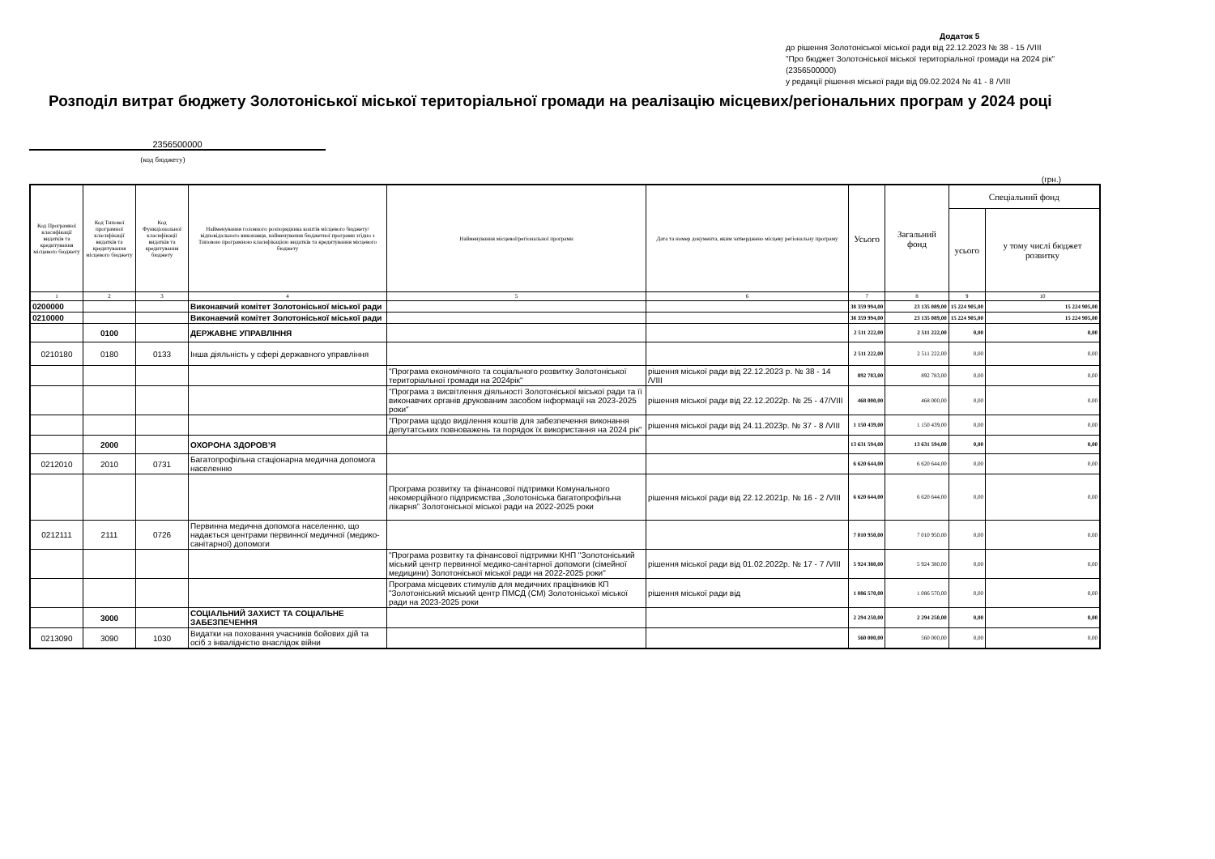Додаток 5
до рішення Золотоніської міської ради від 22.12.2023 № 38 - 15 /VIII
"Про бюджет Золотоніської міської територіальної громади на 2024 рік"
(2356500000)
у редакції рішення міської ради від 09.02.2024 № 41 - 8 /VIII
Розподіл витрат бюджету Золотоніської міської територіальної громади на реалізацію місцевих/регіональних програм у 2024 році
2356500000
(код бюджету)
(грн.)
| Код Програмної класифікації видатків та кредитування місцевого бюджету | Код Типової програмної класифікації видатків та кредитування місцевого бюджету | Код Функціональної класифікації видатків та кредитування бюджету | Найменування головного розпорядника коштів місцевого бюджету/ відповідального виконавця, найменування бюджетної програми згідно з Типовою програмною класифікацією видатків та кредитування місцевого бюджету | Найменування місцевої/регіональної програми | Дата та номер документа, яким затверджено місцеву регіональну програму | Усього | Загальний фонд | Спеціальний фонд | |
| --- | --- | --- | --- | --- | --- | --- | --- | --- | --- |
| | | | | | | | | усього | у тому числі бюджет розвитку |
| 1 | 2 | 3 | 4 | 5 | 6 | 7 | 8 | 9 | 10 |
| 0200000 | | | Виконавчий комітет Золотоніської міської ради | | | 38 359 994,00 | 23 135 089,00 | 15 224 905,00 | 15 224 905,00 |
| 0210000 | | | Виконавчий комітет Золотоніської міської ради | | | 38 359 994,00 | 23 135 089,00 | 15 224 905,00 | 15 224 905,00 |
| | 0100 | | ДЕРЖАВНЕ УПРАВЛІННЯ | | | 2 511 222,00 | 2 511 222,00 | 0,00 | 0,00 |
| 0210180 | 0180 | 0133 | Інша діяльність у сфері державного управління | | | 2 511 222,00 | 2 511 222,00 | 0,00 | 0,00 |
| | | | | "Програма економічного та соціального розвитку Золотоніської територіальної громади на 2024рік" | рішення міської ради від 22.12.2023 р. № 38 - 14 /VIII | 892 783,00 | 892 783,00 | 0,00 | 0,00 |
| | | | | "Програма з висвітлення діяльності Золотоніської міської ради та її виконавчих органів друкованим засобом інформації на 2023-2025 роки" | рішення міської ради від 22.12.2022р. № 25 - 47/VIII | 468 000,00 | 468 000,00 | 0,00 | 0,00 |
| | | | | "Програма щодо виділення коштів для забезпечення виконання депутатських повноважень та порядок їх використання на 2024 рік" | рішення міської ради від 24.11.2023р. № 37 - 8 /VIII | 1 150 439,00 | 1 150 439,00 | 0,00 | 0,00 |
| | 2000 | | ОХОРОНА ЗДОРОВ’Я | | | 13 631 594,00 | 13 631 594,00 | 0,00 | 0,00 |
| 0212010 | 2010 | 0731 | Багатопрофільна стаціонарна медична допомога населенню | | | 6 620 644,00 | 6 620 644,00 | 0,00 | 0,00 |
| | | | | Програма розвитку та фінансової підтримки Комунального некомерційного підприємства „Золотоніська багатопрофільна лікарня” Золотоніської міської ради на 2022-2025 роки | рішення міської ради від 22.12.2021р. № 16 - 2 /VIII | 6 620 644,00 | 6 620 644,00 | 0,00 | 0,00 |
| 0212111 | 2111 | 0726 | Первинна медична допомога населенню, що надається центрами первинної медичної (медико-санітарної) допомоги | | | 7 010 950,00 | 7 010 950,00 | 0,00 | 0,00 |
| | | | | "Програма розвитку та фінансової підтримки КНП "Золотоніський міський центр первинної медико-санітарної допомоги (сімейної медицини) Золотоніської міської ради на 2022-2025 роки" | рішення міської ради від 01.02.2022р. № 17 - 7 /VIII | 5 924 380,00 | 5 924 380,00 | 0,00 | 0,00 |
| | | | | Програма місцевих стимулів для медичних працівників КП "Золотоніський міський центр ПМСД (СМ) Золотоніської міської ради на 2023-2025 роки | рішення міської ради від | 1 086 570,00 | 1 086 570,00 | 0,00 | 0,00 |
| | 3000 | | СОЦІАЛЬНИЙ ЗАХИСТ ТА СОЦІАЛЬНЕ ЗАБЕЗПЕЧЕННЯ | | | 2 294 250,00 | 2 294 250,00 | 0,00 | 0,00 |
| 0213090 | 3090 | 1030 | Видатки на поховання учасників бойових дій та осіб з інвалідністю внаслідок війни | | | 560 000,00 | 560 000,00 | 0,00 | 0,00 |